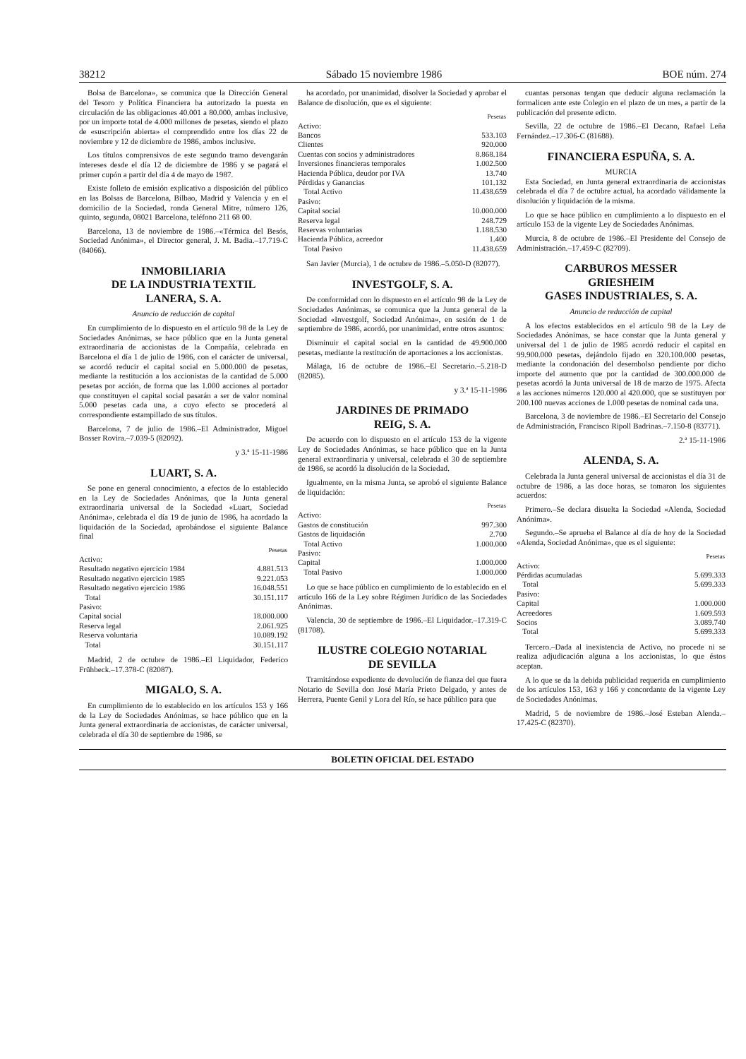38212 Sábado 15 noviembre 1986 BOE núm. 274
Bolsa de Barcelona», se comunica que la Dirección General del Tesoro y Política Financiera ha autorizado la puesta en circulación de las obligaciones 40.001 a 80.000, ambas inclusive, por un importe total de 4.000 millones de pesetas, siendo el plazo de «suscripción abierta» el comprendido entre los días 22 de noviembre y 12 de diciembre de 1986, ambos inclusive.
Los títulos comprensivos de este segundo tramo devengarán intereses desde el día 12 de diciembre de 1986 y se pagará el primer cupón a partir del día 4 de mayo de 1987.
Existe folleto de emisión explicativo a disposición del público en las Bolsas de Barcelona, Bilbao, Madrid y Valencia y en el domicilio de la Sociedad, ronda General Mitre, número 126, quinto, segunda, 08021 Barcelona, teléfono 211 68 00.
Barcelona, 13 de noviembre de 1986.–«Térmica del Besós, Sociedad Anónima», el Director general, J. M. Badia.–17.719-C (84066).
INMOBILIARIA
DE LA INDUSTRIA TEXTIL
LANERA, S. A.
Anuncio de reducción de capital
En cumplimiento de lo dispuesto en el artículo 98 de la Ley de Sociedades Anónimas, se hace público que en la Junta general extraordinaria de accionistas de la Compañía, celebrada en Barcelona el día 1 de julio de 1986, con el carácter de universal, se acordó reducir el capital social en 5.000.000 de pesetas, mediante la restitución a los accionistas de la cantidad de 5.000 pesetas por acción, de forma que las 1.000 acciones al portador que constituyen el capital social pasarán a ser de valor nominal 5.000 pesetas cada una, a cuyo efecto se procederá al correspondiente estampillado de sus títulos.
Barcelona, 7 de julio de 1986.–El Administrador, Miguel Bosser Rovira.–7.039-5 (82092).
y 3.ª 15-11-1986
LUART, S. A.
Se pone en general conocimiento, a efectos de lo establecido en la Ley de Sociedades Anónimas, que la Junta general extraordinaria universal de la Sociedad «Luart, Sociedad Anónima», celebrada el día 19 de junio de 1986, ha acordado la liquidación de la Sociedad, aprobándose el siguiente Balance final
| | Pesetas |
| Activo: | |
| Resultado negativo ejercicio 1984 | 4.881.513 |
| Resultado negativo ejercicio 1985 | 9.221.053 |
| Resultado negativo ejercicio 1986 | 16.048.551 |
| Total | 30.151.117 |
| Pasivo: | |
| Capital social | 18.000.000 |
| Reserva legal | 2.061.925 |
| Reserva voluntaria | 10.089.192 |
| Total | 30.151.117 |
Madrid, 2 de octubre de 1986.–El Liquidador, Federico Frühbeck.–17.378-C (82087).
MIGALO, S. A.
En cumplimiento de lo establecido en los artículos 153 y 166 de la Ley de Sociedades Anónimas, se hace público que en la Junta general extraordinaria de accionistas, de carácter universal, celebrada el día 30 de septiembre de 1986, se
ha acordado, por unanimidad, disolver la Sociedad y aprobar el Balance de disolución, que es el siguiente:
| | Pesetas |
| Activo: | |
| Bancos | 533.103 |
| Clientes | 920.000 |
| Cuentas con socios y administradores | 8.868.184 |
| Inversiones financieras temporales | 1.002.500 |
| Hacienda Pública, deudor por IVA | 13.740 |
| Pérdidas y Ganancias | 101.132 |
| Total Activo | 11.438.659 |
| Pasivo: | |
| Capital social | 10.000.000 |
| Reserva legal | 248.729 |
| Reservas voluntarias | 1.188.530 |
| Hacienda Pública, acreedor | 1.400 |
| Total Pasivo | 11.438.659 |
San Javier (Murcia), 1 de octubre de 1986.–5.050-D (82077).
INVESTGOLF, S. A.
De conformidad con lo dispuesto en el artículo 98 de la Ley de Sociedades Anónimas, se comunica que la Junta general de la Sociedad «Investgolf, Sociedad Anónima», en sesión de 1 de septiembre de 1986, acordó, por unanimidad, entre otros asuntos:
Disminuir el capital social en la cantidad de 49.900.000 pesetas, mediante la restitución de aportaciones a los accionistas.
Málaga, 16 de octubre de 1986.–El Secretario.–5.218-D (82085).
y 3.ª 15-11-1986
JARDINES DE PRIMADO
REIG, S. A.
De acuerdo con lo dispuesto en el artículo 153 de la vigente Ley de Sociedades Anónimas, se hace público que en la Junta general extraordinaria y universal, celebrada el 30 de septiembre de 1986, se acordó la disolución de la Sociedad.
Igualmente, en la misma Junta, se aprobó el siguiente Balance de liquidación:
| | Pesetas |
| Activo: | |
| Gastos de constitución | 997.300 |
| Gastos de liquidación | 2.700 |
| Total Activo | 1.000.000 |
| Pasivo: | |
| Capital | 1.000.000 |
| Total Pasivo | 1.000.000 |
Lo que se hace público en cumplimiento de lo establecido en el artículo 166 de la Ley sobre Régimen Jurídico de las Sociedades Anónimas.
Valencia, 30 de septiembre de 1986.–El Liquidador.–17.319-C (81708).
ILUSTRE COLEGIO NOTARIAL
DE SEVILLA
Tramitándose expediente de devolución de fianza del que fuera Notario de Sevilla don José María Prieto Delgado, y antes de Herrera, Puente Genil y Lora del Río, se hace público para que
cuantas personas tengan que deducir alguna reclamación la formalicen ante este Colegio en el plazo de un mes, a partir de la publicación del presente edicto.
Sevilla, 22 de octubre de 1986.–El Decano, Rafael Leña Fernández.–17.306-C (81688).
FINANCIERA ESPUÑA, S. A.
MURCIA
Esta Sociedad, en Junta general extraordinaria de accionistas celebrada el día 7 de octubre actual, ha acordado válidamente la disolución y liquidación de la misma.
Lo que se hace público en cumplimiento a lo dispuesto en el artículo 153 de la vigente Ley de Sociedades Anónimas.
Murcia, 8 de octubre de 1986.–El Presidente del Consejo de Administración.–17.459-C (82709).
CARBUROS MESSER
GRIESHEIM
GASES INDUSTRIALES, S. A.
Anuncio de reducción de capital
A los efectos establecidos en el artículo 98 de la Ley de Sociedades Anónimas, se hace constar que la Junta general y universal del 1 de julio de 1985 acordó reducir el capital en 99.900.000 pesetas, dejándolo fijado en 320.100.000 pesetas, mediante la condonación del desembolso pendiente por dicho importe del aumento que por la cantidad de 300.000.000 de pesetas acordó la Junta universal de 18 de marzo de 1975. Afecta a las acciones números 120.000 al 420.000, que se sustituyen por 200.100 nuevas acciones de 1.000 pesetas de nominal cada una.
Barcelona, 3 de noviembre de 1986.–El Secretario del Consejo de Administración, Francisco Ripoll Badrinas.–7.150-8 (83771).
2.ª 15-11-1986
ALENDA, S. A.
Celebrada la Junta general universal de accionistas el día 31 de octubre de 1986, a las doce horas, se tomaron los siguientes acuerdos:
Primero.–Se declara disuelta la Sociedad «Alenda, Sociedad Anónima».
Segundo.–Se aprueba el Balance al día de hoy de la Sociedad «Alenda, Sociedad Anónima», que es el siguiente:
| | Pesetas |
| Activo: | |
| Pérdidas acumuladas | 5.699.333 |
| Total | 5.699.333 |
| Pasivo: | |
| Capital | 1.000.000 |
| Acreedores | 1.609.593 |
| Socios | 3.089.740 |
| Total | 5.699.333 |
Tercero.–Dada al inexistencia de Activo, no procede ni se realiza adjudicación alguna a los accionistas, lo que éstos aceptan.
A lo que se da la debida publicidad requerida en cumplimiento de los artículos 153, 163 y 166 y concordante de la vigente Ley de Sociedades Anónimas.
Madrid, 5 de noviembre de 1986.–José Esteban Alenda.–17.425-C (82370).
BOLETIN OFICIAL DEL ESTADO